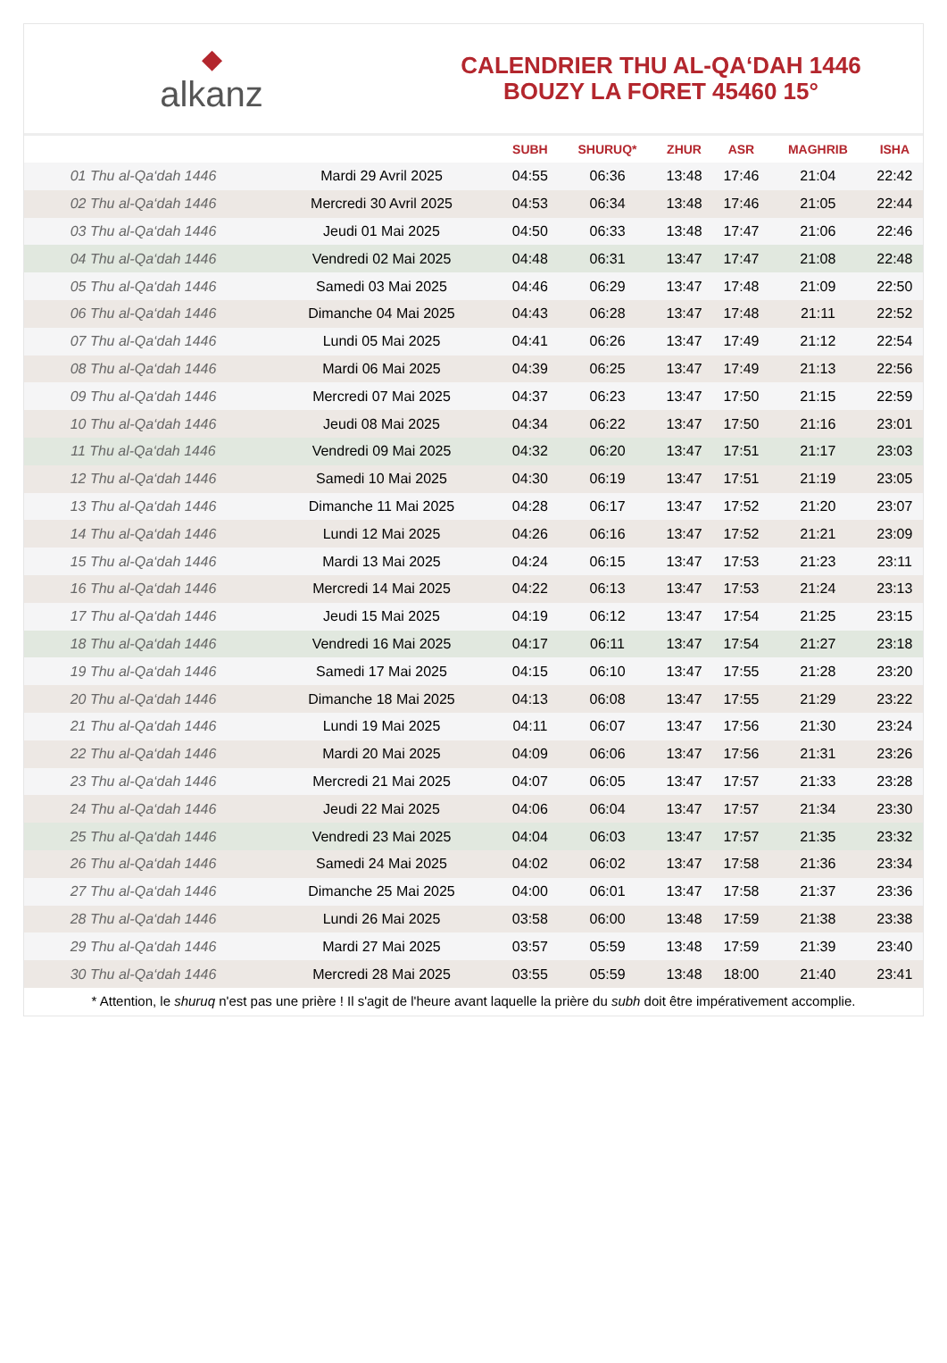◆
alkanz
CALENDRIER THU AL-QA‘DAH 1446
BOUZY LA FORET 45460 15°
| | | SUBH | SHURUQ* | ZHUR | ASR | MAGHRIB | ISHA |
| --- | --- | --- | --- | --- | --- | --- | --- |
| 01 Thu al-Qa‘dah 1446 | Mardi 29 Avril 2025 | 04:55 | 06:36 | 13:48 | 17:46 | 21:04 | 22:42 |
| 02 Thu al-Qa‘dah 1446 | Mercredi 30 Avril 2025 | 04:53 | 06:34 | 13:48 | 17:46 | 21:05 | 22:44 |
| 03 Thu al-Qa‘dah 1446 | Jeudi 01 Mai 2025 | 04:50 | 06:33 | 13:48 | 17:47 | 21:06 | 22:46 |
| 04 Thu al-Qa‘dah 1446 | Vendredi 02 Mai 2025 | 04:48 | 06:31 | 13:47 | 17:47 | 21:08 | 22:48 |
| 05 Thu al-Qa‘dah 1446 | Samedi 03 Mai 2025 | 04:46 | 06:29 | 13:47 | 17:48 | 21:09 | 22:50 |
| 06 Thu al-Qa‘dah 1446 | Dimanche 04 Mai 2025 | 04:43 | 06:28 | 13:47 | 17:48 | 21:11 | 22:52 |
| 07 Thu al-Qa‘dah 1446 | Lundi 05 Mai 2025 | 04:41 | 06:26 | 13:47 | 17:49 | 21:12 | 22:54 |
| 08 Thu al-Qa‘dah 1446 | Mardi 06 Mai 2025 | 04:39 | 06:25 | 13:47 | 17:49 | 21:13 | 22:56 |
| 09 Thu al-Qa‘dah 1446 | Mercredi 07 Mai 2025 | 04:37 | 06:23 | 13:47 | 17:50 | 21:15 | 22:59 |
| 10 Thu al-Qa‘dah 1446 | Jeudi 08 Mai 2025 | 04:34 | 06:22 | 13:47 | 17:50 | 21:16 | 23:01 |
| 11 Thu al-Qa‘dah 1446 | Vendredi 09 Mai 2025 | 04:32 | 06:20 | 13:47 | 17:51 | 21:17 | 23:03 |
| 12 Thu al-Qa‘dah 1446 | Samedi 10 Mai 2025 | 04:30 | 06:19 | 13:47 | 17:51 | 21:19 | 23:05 |
| 13 Thu al-Qa‘dah 1446 | Dimanche 11 Mai 2025 | 04:28 | 06:17 | 13:47 | 17:52 | 21:20 | 23:07 |
| 14 Thu al-Qa‘dah 1446 | Lundi 12 Mai 2025 | 04:26 | 06:16 | 13:47 | 17:52 | 21:21 | 23:09 |
| 15 Thu al-Qa‘dah 1446 | Mardi 13 Mai 2025 | 04:24 | 06:15 | 13:47 | 17:53 | 21:23 | 23:11 |
| 16 Thu al-Qa‘dah 1446 | Mercredi 14 Mai 2025 | 04:22 | 06:13 | 13:47 | 17:53 | 21:24 | 23:13 |
| 17 Thu al-Qa‘dah 1446 | Jeudi 15 Mai 2025 | 04:19 | 06:12 | 13:47 | 17:54 | 21:25 | 23:15 |
| 18 Thu al-Qa‘dah 1446 | Vendredi 16 Mai 2025 | 04:17 | 06:11 | 13:47 | 17:54 | 21:27 | 23:18 |
| 19 Thu al-Qa‘dah 1446 | Samedi 17 Mai 2025 | 04:15 | 06:10 | 13:47 | 17:55 | 21:28 | 23:20 |
| 20 Thu al-Qa‘dah 1446 | Dimanche 18 Mai 2025 | 04:13 | 06:08 | 13:47 | 17:55 | 21:29 | 23:22 |
| 21 Thu al-Qa‘dah 1446 | Lundi 19 Mai 2025 | 04:11 | 06:07 | 13:47 | 17:56 | 21:30 | 23:24 |
| 22 Thu al-Qa‘dah 1446 | Mardi 20 Mai 2025 | 04:09 | 06:06 | 13:47 | 17:56 | 21:31 | 23:26 |
| 23 Thu al-Qa‘dah 1446 | Mercredi 21 Mai 2025 | 04:07 | 06:05 | 13:47 | 17:57 | 21:33 | 23:28 |
| 24 Thu al-Qa‘dah 1446 | Jeudi 22 Mai 2025 | 04:06 | 06:04 | 13:47 | 17:57 | 21:34 | 23:30 |
| 25 Thu al-Qa‘dah 1446 | Vendredi 23 Mai 2025 | 04:04 | 06:03 | 13:47 | 17:57 | 21:35 | 23:32 |
| 26 Thu al-Qa‘dah 1446 | Samedi 24 Mai 2025 | 04:02 | 06:02 | 13:47 | 17:58 | 21:36 | 23:34 |
| 27 Thu al-Qa‘dah 1446 | Dimanche 25 Mai 2025 | 04:00 | 06:01 | 13:47 | 17:58 | 21:37 | 23:36 |
| 28 Thu al-Qa‘dah 1446 | Lundi 26 Mai 2025 | 03:58 | 06:00 | 13:48 | 17:59 | 21:38 | 23:38 |
| 29 Thu al-Qa‘dah 1446 | Mardi 27 Mai 2025 | 03:57 | 05:59 | 13:48 | 17:59 | 21:39 | 23:40 |
| 30 Thu al-Qa‘dah 1446 | Mercredi 28 Mai 2025 | 03:55 | 05:59 | 13:48 | 18:00 | 21:40 | 23:41 |
* Attention, le shuruq n'est pas une prière ! Il s'agit de l'heure avant laquelle la prière du subh doit être impérativement accomplie.